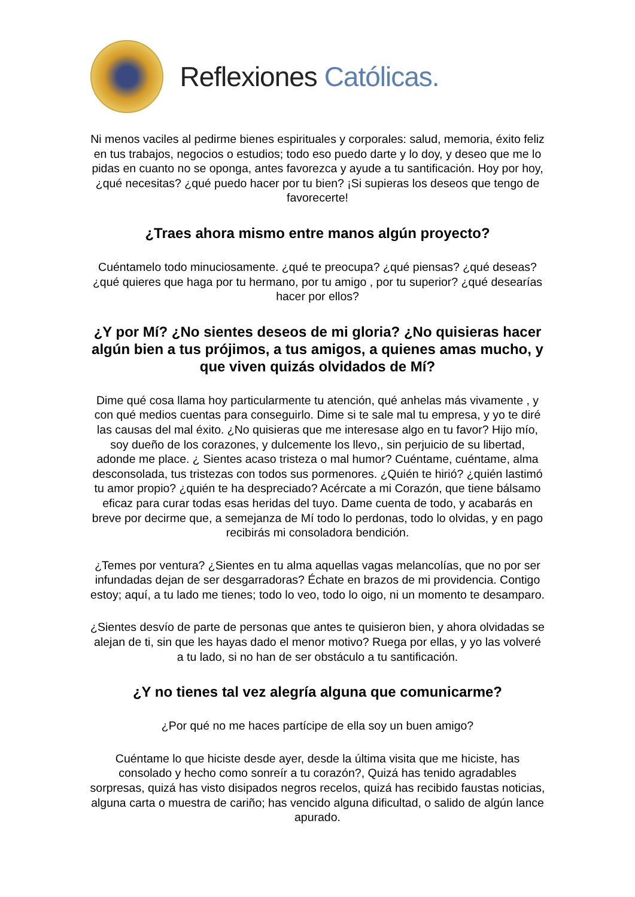Reflexiones Católicas.
Ni menos vaciles al pedirme bienes espirituales y corporales: salud, memoria, éxito feliz en tus trabajos, negocios o estudios; todo eso puedo darte y lo doy, y deseo que me lo pidas en cuanto no se oponga, antes favorezca y ayude a tu santificación. Hoy por hoy, ¿qué necesitas? ¿qué puedo hacer por tu bien? ¡Si supieras los deseos que tengo de favorecerte!
¿Traes ahora mismo entre manos algún proyecto?
Cuéntamelo todo minuciosamente. ¿qué te preocupa? ¿qué piensas? ¿qué deseas? ¿qué quieres que haga por tu hermano, por tu amigo , por tu superior? ¿qué desearías hacer por ellos?
¿Y por Mí? ¿No sientes deseos de mi gloria? ¿No quisieras hacer algún bien a tus prójimos, a tus amigos, a quienes amas mucho, y que viven quizás olvidados de Mí?
Dime qué cosa llama hoy particularmente tu atención, qué anhelas más vivamente , y con qué medios cuentas para conseguirlo. Dime si te sale mal tu empresa, y yo te diré las causas del mal éxito. ¿No quisieras que me interesase algo en tu favor? Hijo mío, soy dueño de los corazones, y dulcemente los llevo,, sin perjuicio de su libertad, adonde me place. ¿ Sientes acaso tristeza o mal humor? Cuéntame, cuéntame, alma desconsolada, tus tristezas con todos sus pormenores. ¿Quién te hirió? ¿quién lastimó tu amor propio? ¿quién te ha despreciado? Acércate a mi Corazón, que tiene bálsamo eficaz para curar todas esas heridas del tuyo. Dame cuenta de todo, y acabarás en breve por decirme que, a semejanza de Mí todo lo perdonas, todo lo olvidas, y en pago recibirás mi consoladora bendición.
¿Temes por ventura? ¿Sientes en tu alma aquellas vagas melancolías, que no por ser infundadas dejan de ser desgarradoras? Échate en brazos de mi providencia. Contigo estoy; aquí, a tu lado me tienes; todo lo veo, todo lo oigo, ni un momento te desamparo.
¿Sientes desvío de parte de personas que antes te quisieron bien, y ahora olvidadas se alejan de ti, sin que les hayas dado el menor motivo? Ruega por ellas, y yo las volveré a tu lado, si no han de ser obstáculo a tu santificación.
¿Y no tienes tal vez alegría alguna que comunicarme?
¿Por qué no me haces partícipe de ella soy un buen amigo?
Cuéntame lo que hiciste desde ayer, desde la última visita que me hiciste, has consolado y hecho como sonreír a tu corazón?, Quizá has tenido agradables sorpresas, quizá has visto disipados negros recelos, quizá has recibido faustas noticias, alguna carta o muestra de cariño; has vencido alguna dificultad, o salido de algún lance apurado.